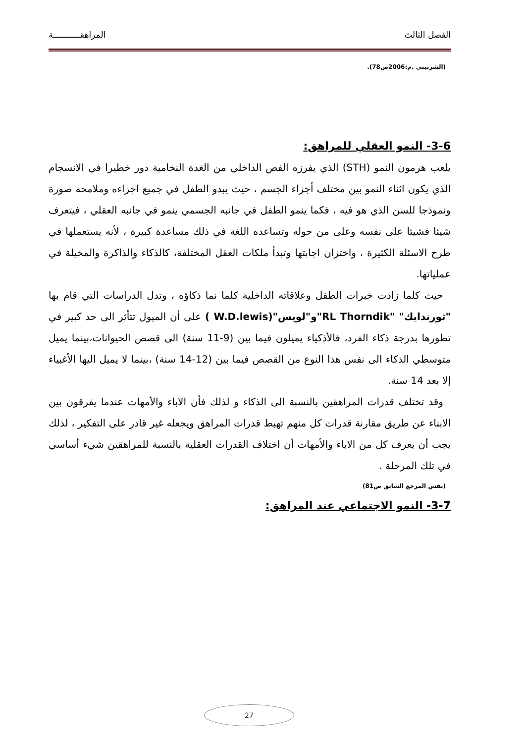الفصل الثالث المراهقـــــــــــة
(الشربيني .م:2006ص78).
3-6- النمو العقلي للمراهق:
يلعب هرمون النمو (STH) الذي يفرزه الفص الداخلي من الغدة النخامية دور خطيرا في الانسجام الذي يكون اثناء النمو بين مختلف أجزاء الجسم ، حيث يبدو الطفل في جميع اجزاءه وملامحه صورة ونموذجا للسن الذي هو فيه ، فكما ينمو الطفل في جانبه الجسمي ينمو في جانبه العقلي ، فيتعرف شيئا فشيئا على نفسه وعلى من حوله وتساعده اللغة في ذلك مساعدة كبيرة ، لأنه يستعملها في طرح الاسئلة الكثيرة ، واختزان اجابتها وتبدأ ملكات العقل المختلفة، كالذكاء والذاكرة والمخيلة في عملياتها.
حيث كلما زادت خبرات الطفل وعلاقاته الداخلية كلما نما ذكاؤه ، وتدل الدراسات التي قام بها "ثورندايك" "RL Thorndik"و"لويس"(W.D.lewis ) على أن الميول تتأثر الى حد كبير في تطورها بدرجة ذكاء الفرد، فالأذكياء يميلون فيما بين (9-11 سنة) الى قصص الحيوانات،بينما يميل متوسطي الذكاء الى نفس هذا النوع من القصص فيما بين (12-14 سنة) ،بينما لا يميل اليها الأغبياء إلا بعد 14 سنة.
وقد تختلف قدرات المراهقين بالنسبة الى الذكاء و لذلك فأن الاباء والأمهات عندما يفرقون بين الابناء عن طريق مقارنة قدرات كل منهم تهبط قدرات المراهق ويجعله غير قادر على التفكير ، لذلك يجب أن يعرف كل من الاباء والأمهات أن اختلاف القدرات العقلية بالنسبة للمراهقين شيء أساسي في تلك المرحلة .
(نفس المرجع السابق ص81)
3-7- النمو الاجتماعي عند المراهق:
27